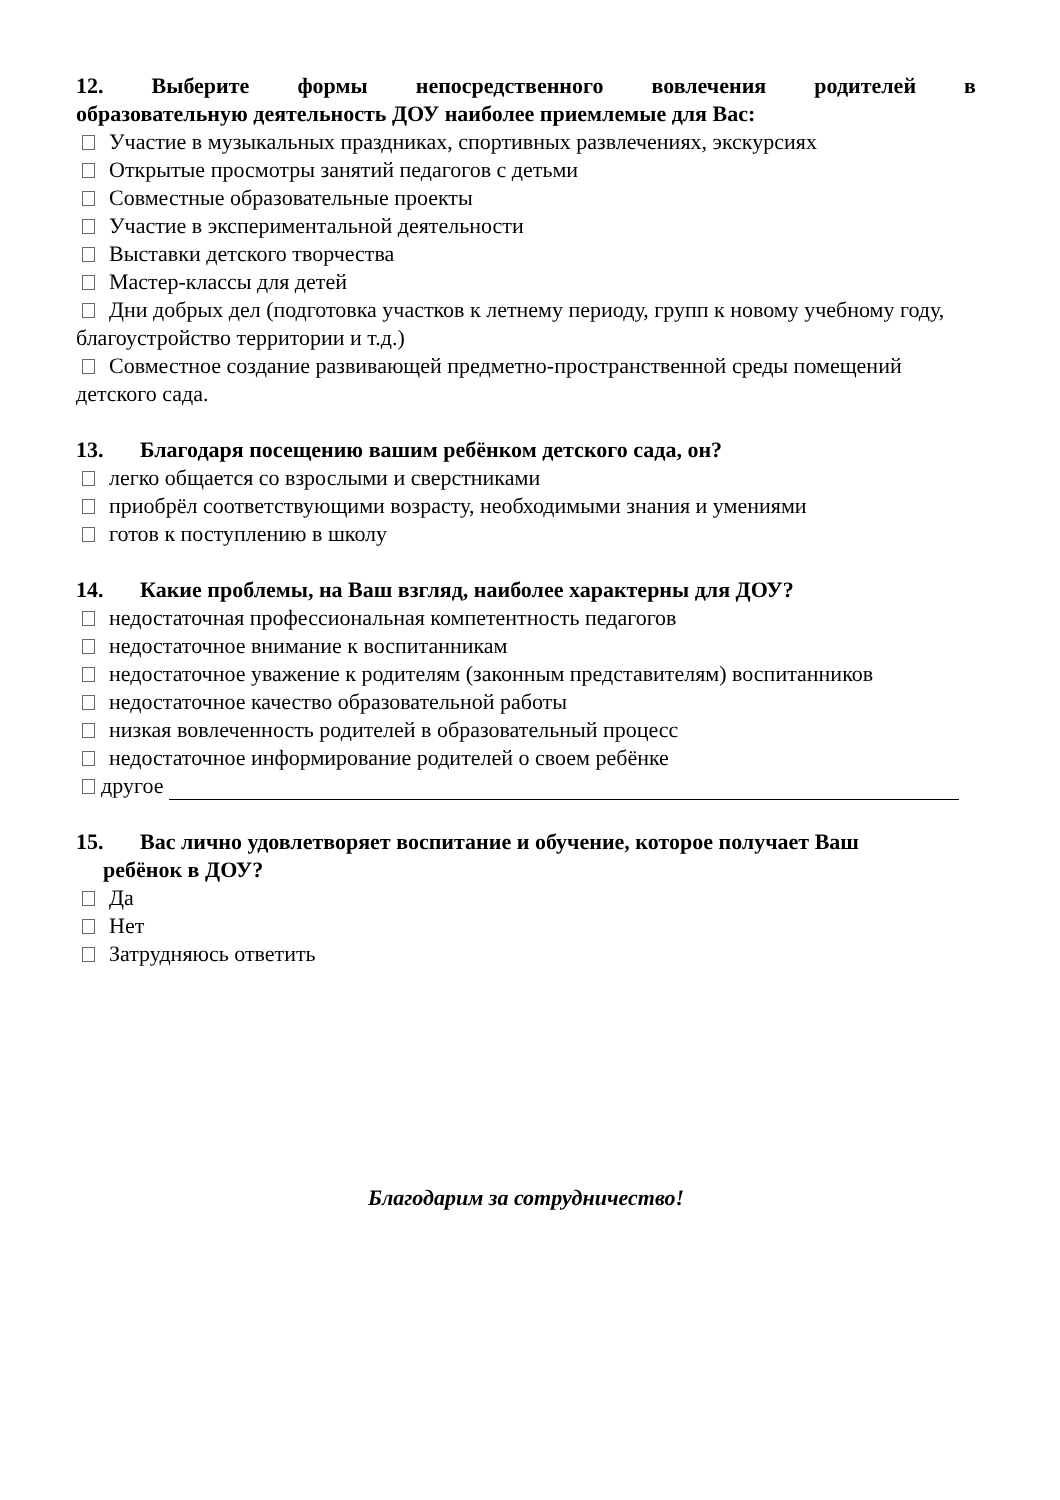12. Выберите формы непосредственного вовлечения родителей в
образовательную деятельность ДОУ наиболее приемлемые для Вас:
Участие в музыкальных праздниках, спортивных развлечениях, экскурсиях
Открытые просмотры занятий педагогов с детьми
Совместные образовательные проекты
Участие в экспериментальной деятельности
Выставки детского творчества
Мастер-классы для детей
Дни добрых дел (подготовка участков к летнему периоду, групп к новому учебному году, благоустройство территории и т.д.)
Совместное создание развивающей предметно-пространственной среды помещений детского сада.
13. Благодаря посещению вашим ребёнком детского сада, он?
легко общается со взрослыми и сверстниками
приобрёл соответствующими возрасту, необходимыми знания и умениями
готов к поступлению в школу
14. Какие проблемы, на Ваш взгляд, наиболее характерны для ДОУ?
недостаточная профессиональная компетентность педагогов
недостаточное внимание к воспитанникам
недостаточное уважение к родителям (законным представителям) воспитанников
недостаточное качество образовательной работы
низкая вовлеченность родителей в образовательный процесс
недостаточное информирование родителей о своем ребёнке
другое
15. Вас лично удовлетворяет воспитание и обучение, которое получает Ваш
ребёнок в ДОУ?
Да
Нет
Затрудняюсь ответить
Благодарим за сотрудничество!